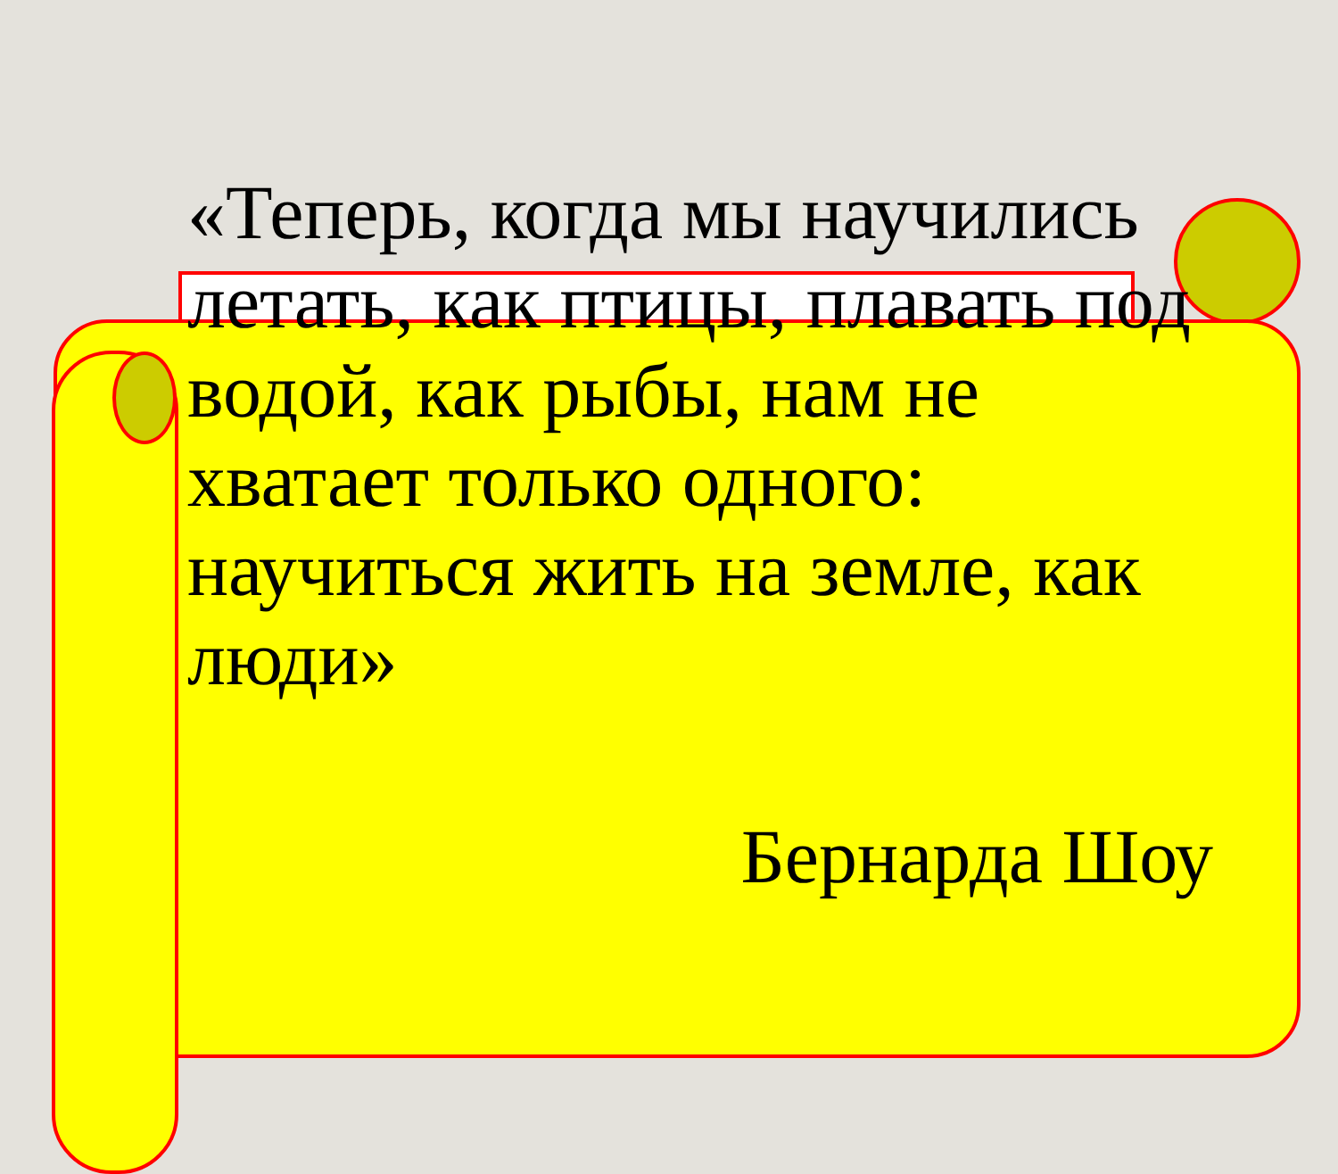«Теперь, когда мы научились летать, как птицы, плавать под водой, как рыбы, нам не хватает только одного: научиться жить на земле, как люди»
Бернарда Шоу